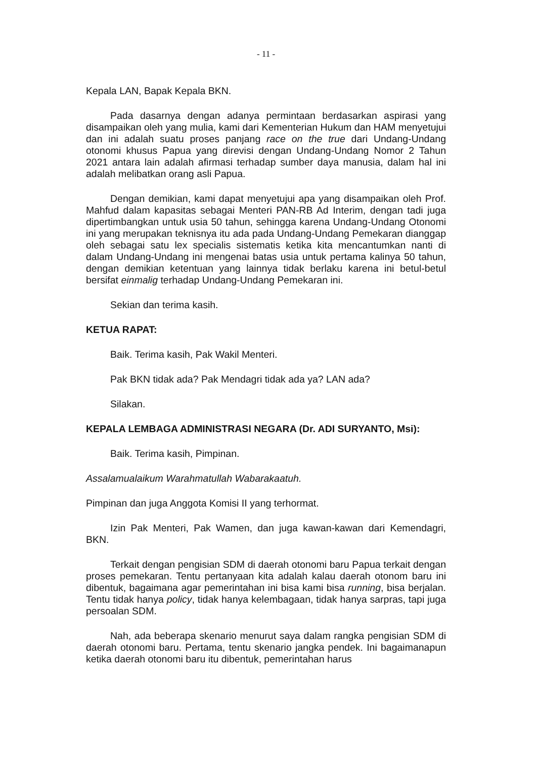- 11 -
Kepala LAN, Bapak Kepala BKN.
Pada dasarnya dengan adanya permintaan berdasarkan aspirasi yang disampaikan oleh yang mulia, kami dari Kementerian Hukum dan HAM menyetujui dan ini adalah suatu proses panjang race on the true dari Undang-Undang otonomi khusus Papua yang direvisi dengan Undang-Undang Nomor 2 Tahun 2021 antara lain adalah afirmasi terhadap sumber daya manusia, dalam hal ini adalah melibatkan orang asli Papua.
Dengan demikian, kami dapat menyetujui apa yang disampaikan oleh Prof. Mahfud dalam kapasitas sebagai Menteri PAN-RB Ad Interim, dengan tadi juga dipertimbangkan untuk usia 50 tahun, sehingga karena Undang-Undang Otonomi ini yang merupakan teknisnya itu ada pada Undang-Undang Pemekaran dianggap oleh sebagai satu lex specialis sistematis ketika kita mencantumkan nanti di dalam Undang-Undang ini mengenai batas usia untuk pertama kalinya 50 tahun, dengan demikian ketentuan yang lainnya tidak berlaku karena ini betul-betul bersifat einmalig terhadap Undang-Undang Pemekaran ini.
Sekian dan terima kasih.
KETUA RAPAT:
Baik. Terima kasih, Pak Wakil Menteri.
Pak BKN tidak ada? Pak Mendagri tidak ada ya? LAN ada?
Silakan.
KEPALA LEMBAGA ADMINISTRASI NEGARA (Dr. ADI SURYANTO, Msi):
Baik. Terima kasih, Pimpinan.
Assalamualaikum Warahmatullah Wabarakaatuh.
Pimpinan dan juga Anggota Komisi II yang terhormat.
Izin Pak Menteri, Pak Wamen, dan juga kawan-kawan dari Kemendagri, BKN.
Terkait dengan pengisian SDM di daerah otonomi baru Papua terkait dengan proses pemekaran. Tentu pertanyaan kita adalah kalau daerah otonom baru ini dibentuk, bagaimana agar pemerintahan ini bisa kami bisa running, bisa berjalan. Tentu tidak hanya policy, tidak hanya kelembagaan, tidak hanya sarpras, tapi juga persoalan SDM.
Nah, ada beberapa skenario menurut saya dalam rangka pengisian SDM di daerah otonomi baru. Pertama, tentu skenario jangka pendek. Ini bagaimanapun ketika daerah otonomi baru itu dibentuk, pemerintahan harus